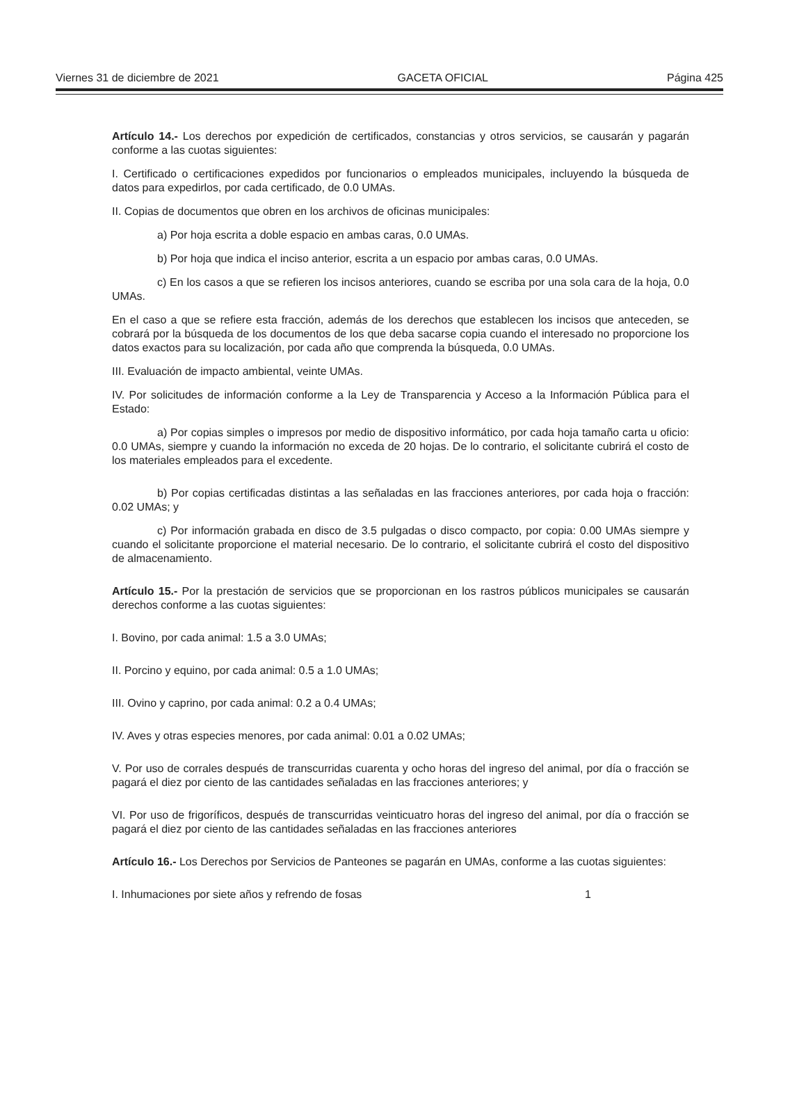Viernes 31 de diciembre de 2021 GACETA OFICIAL Página 425
Artículo 14.- Los derechos por expedición de certificados, constancias y otros servicios, se causarán y pagarán conforme a las cuotas siguientes:
I. Certificado o certificaciones expedidos por funcionarios o empleados municipales, incluyendo la búsqueda de datos para expedirlos, por cada certificado, de 0.0 UMAs.
II. Copias de documentos que obren en los archivos de oficinas municipales:
a) Por hoja escrita a doble espacio en ambas caras, 0.0 UMAs.
b) Por hoja que indica el inciso anterior, escrita a un espacio por ambas caras, 0.0 UMAs.
c) En los casos a que se refieren los incisos anteriores, cuando se escriba por una sola cara de la hoja, 0.0 UMAs.
En el caso a que se refiere esta fracción, además de los derechos que establecen los incisos que anteceden, se cobrará por la búsqueda de los documentos de los que deba sacarse copia cuando el interesado no proporcione los datos exactos para su localización, por cada año que comprenda la búsqueda, 0.0 UMAs.
III. Evaluación de impacto ambiental, veinte UMAs.
IV. Por solicitudes de información conforme a la Ley de Transparencia y Acceso a la Información Pública para el Estado:
a) Por copias simples o impresos por medio de dispositivo informático, por cada hoja tamaño carta u oficio: 0.0 UMAs, siempre y cuando la información no exceda de 20 hojas. De lo contrario, el solicitante cubrirá el costo de los materiales empleados para el excedente.
b) Por copias certificadas distintas a las señaladas en las fracciones anteriores, por cada hoja o fracción: 0.02 UMAs; y
c) Por información grabada en disco de 3.5 pulgadas o disco compacto, por copia: 0.00 UMAs siempre y cuando el solicitante proporcione el material necesario. De lo contrario, el solicitante cubrirá el costo del dispositivo de almacenamiento.
Artículo 15.- Por la prestación de servicios que se proporcionan en los rastros públicos municipales se causarán derechos conforme a las cuotas siguientes:
I. Bovino, por cada animal: 1.5 a 3.0 UMAs;
II. Porcino y equino, por cada animal: 0.5 a 1.0 UMAs;
III. Ovino y caprino, por cada animal: 0.2 a 0.4 UMAs;
IV. Aves y otras especies menores, por cada animal: 0.01 a 0.02 UMAs;
V. Por uso de corrales después de transcurridas cuarenta y ocho horas del ingreso del animal, por día o fracción se pagará el diez por ciento de las cantidades señaladas en las fracciones anteriores; y
VI. Por uso de frigoríficos, después de transcurridas veinticuatro horas del ingreso del animal, por día o fracción se pagará el diez por ciento de las cantidades señaladas en las fracciones anteriores
Artículo 16.- Los Derechos por Servicios de Panteones se pagarán en UMAs, conforme a las cuotas siguientes:
I. Inhumaciones por siete años y refrendo de fosas 1